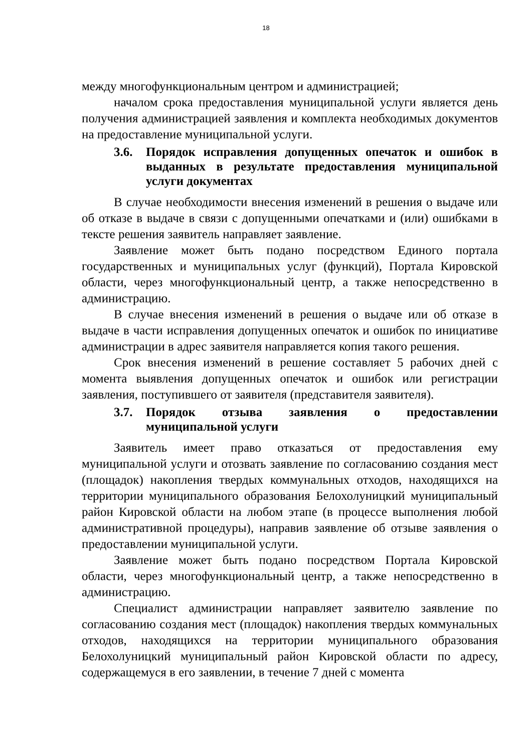18
между многофункциональным центром и администрацией;
началом срока предоставления муниципальной услуги является день получения администрацией заявления и комплекта необходимых документов на предоставление муниципальной услуги.
3.6. Порядок исправления допущенных опечаток и ошибок в выданных в результате предоставления муниципальной услуги документах
В случае необходимости внесения изменений в решения о выдаче или об отказе в выдаче в связи с допущенными опечатками и (или) ошибками в тексте решения заявитель направляет заявление.
Заявление может быть подано посредством Единого портала государственных и муниципальных услуг (функций), Портала Кировской области, через многофункциональный центр, а также непосредственно в администрацию.
В случае внесения изменений в решения о выдаче или об отказе в выдаче в части исправления допущенных опечаток и ошибок по инициативе администрации в адрес заявителя направляется копия такого решения.
Срок внесения изменений в решение составляет 5 рабочих дней с момента выявления допущенных опечаток и ошибок или регистрации заявления, поступившего от заявителя (представителя заявителя).
3.7. Порядок отзыва заявления о предоставлении муниципальной услуги
Заявитель имеет право отказаться от предоставления ему муниципальной услуги и отозвать заявление по согласованию создания мест (площадок) накопления твердых коммунальных отходов, находящихся на территории муниципального образования Белохолуницкий муниципальный район Кировской области на любом этапе (в процессе выполнения любой административной процедуры), направив заявление об отзыве заявления о предоставлении муниципальной услуги.
Заявление может быть подано посредством Портала Кировской области, через многофункциональный центр, а также непосредственно в администрацию.
Специалист администрации направляет заявителю заявление по согласованию создания мест (площадок) накопления твердых коммунальных отходов, находящихся на территории муниципального образования Белохолуницкий муниципальный район Кировской области по адресу, содержащемуся в его заявлении, в течение 7 дней с момента